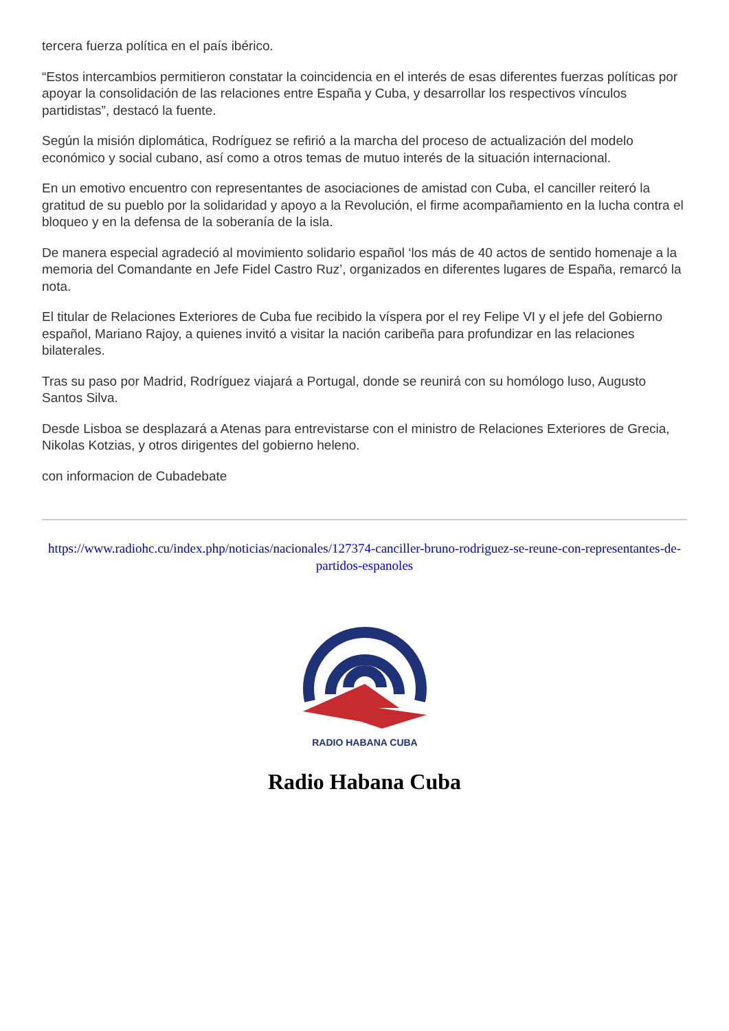tercera fuerza política en el país ibérico.
“Estos intercambios permitieron constatar la coincidencia en el interés de esas diferentes fuerzas políticas por apoyar la consolidación de las relaciones entre España y Cuba, y desarrollar los respectivos vínculos partidistas”, destacó la fuente.
Según la misión diplomática, Rodríguez se refirió a la marcha del proceso de actualización del modelo económico y social cubano, así como a otros temas de mutuo interés de la situación internacional.
En un emotivo encuentro con representantes de asociaciones de amistad con Cuba, el canciller reiteró la gratitud de su pueblo por la solidaridad y apoyo a la Revolución, el firme acompañamiento en la lucha contra el bloqueo y en la defensa de la soberanía de la isla.
De manera especial agradeció al movimiento solidario español ‘los más de 40 actos de sentido homenaje a la memoria del Comandante en Jefe Fidel Castro Ruz’, organizados en diferentes lugares de España, remarcó la nota.
El titular de Relaciones Exteriores de Cuba fue recibido la víspera por el rey Felipe VI y el jefe del Gobierno español, Mariano Rajoy, a quienes invitó a visitar la nación caribeña para profundizar en las relaciones bilaterales.
Tras su paso por Madrid, Rodríguez viajará a Portugal, donde se reunirá con su homólogo luso, Augusto Santos Silva.
Desde Lisboa se desplazará a Atenas para entrevistarse con el ministro de Relaciones Exteriores de Grecia, Nikolas Kotzias, y otros dirigentes del gobierno heleno.
con informacion de Cubadebate
https://www.radiohc.cu/index.php/noticias/nacionales/127374-canciller-bruno-rodriguez-se-reune-con-representantes-de-partidos-espanoles
RADIO HABANA CUBA
Radio Habana Cuba